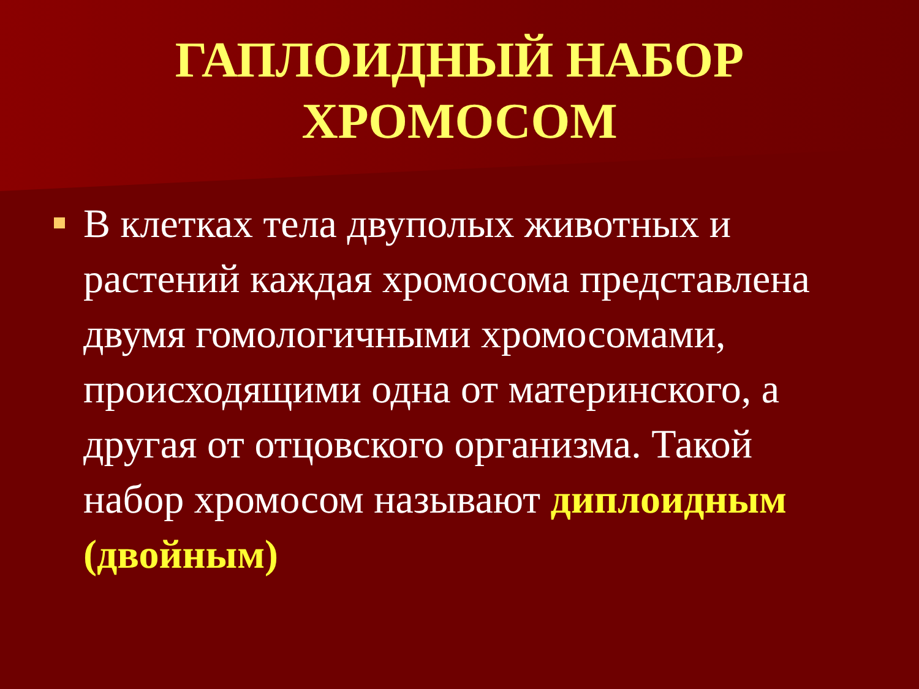ГАПЛОИДНЫЙ НАБОР
ХРОМОСОМ
В клетках тела двуполых животных и растений каждая хромосома представлена двумя гомологичными хромосомами, происходящими одна от материнского, а другая от отцовского организма. Такой набор хромосом называют диплоидным (двойным)